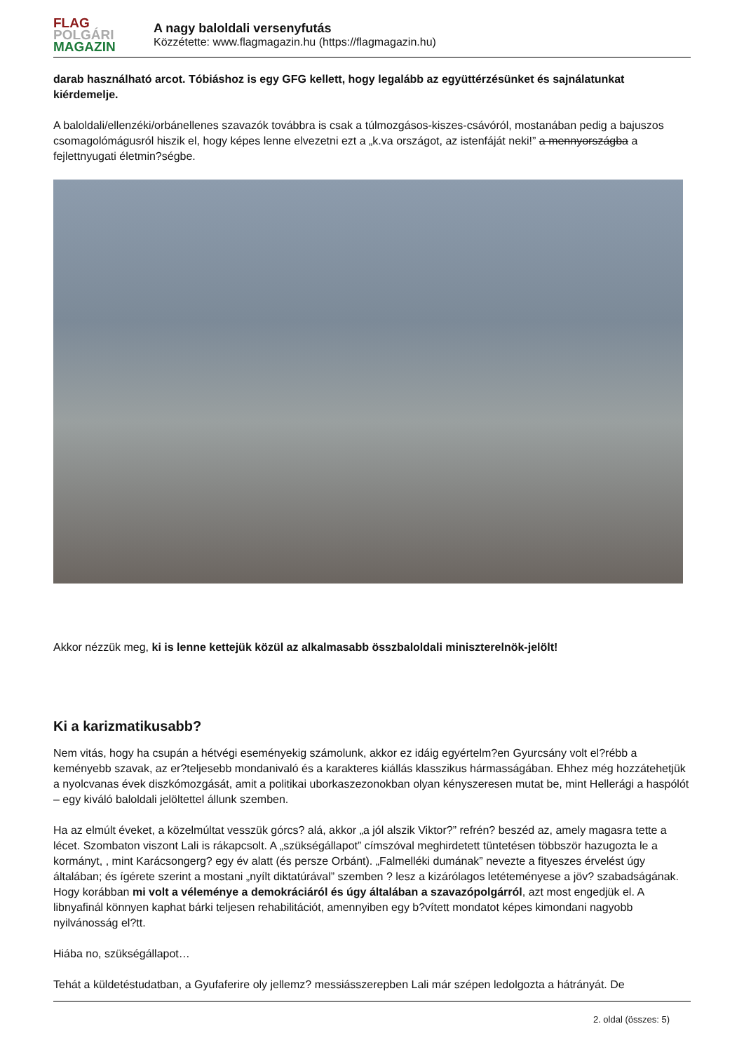FLAG
POLGÁRI
MAGAZIN
A nagy baloldali versenyfutás
Közzétette: www.flagmagazin.hu (https://flagmagazin.hu)
darab használható arcot. Tóbiáshoz is egy GFG kellett, hogy legalább az együttérzésünket és sajnálatunkat kiérdemelje.
A baloldali/ellenzéki/orbánellenes szavazók továbbra is csak a túlmozgásos-kiszes-csávóról, mostanában pedig a bajuszos csomagolómágusról hiszik el, hogy képes lenne elvezetni ezt a „k.va országot, az istenfáját neki!” a mennyországba a fejlettnyugati életmin?ségbe.
Akkor nézzük meg, ki is lenne kettejük közül az alkalmasabb összbaloldali miniszterelnök-jelölt!
Ki a karizmatikusabb?
Nem vitás, hogy ha csupán a hétvégi eseményekig számolunk, akkor ez idáig egyértelm?en Gyurcsány volt el?rébb a keményebb szavak, az er?teljesebb mondanivaló és a karakteres kiállás klasszikus hármasságában. Ehhez még hozzátehetjük a nyolcvanas évek diszkómozgását, amit a politikai uborkaszezonokban olyan kényszeresen mutat be, mint Hellerági a haspólót – egy kiváló baloldali jelöltettel állunk szemben.
Ha az elmúlt éveket, a közelmúltat vesszük górcs? alá, akkor „a jól alszik Viktor?” refrén? beszéd az, amely magasra tette a lécet. Szombaton viszont Lali is rákapcsolt. A „szükségállapot” címszóval meghirdetett tüntetésen többször hazugozta le a kormányt, , mint Karácsongerg? egy év alatt (és persze Orbánt). „Falmelléki dumának” nevezte a fityeszes érvelést úgy általában; és ígérete szerint a mostani „nyílt diktatúrával” szemben ? lesz a kizárólagos letéteményese a jöv? szabadságának. Hogy korábban mi volt a véleménye a demokráciáról és úgy általában a szavazópolgárról, azt most engedjük el. A libnyafinál könnyen kaphat bárki teljesen rehabilitációt, amennyiben egy b?vített mondatot képes kimondani nagyobb nyilvánosság el?tt.
Hiába no, szükségállapot…
Tehát a küldetéstudatban, a Gyufaferire oly jellemz? messiásszerepben Lali már szépen ledolgozta a hátrányát. De
2. oldal (összes: 5)